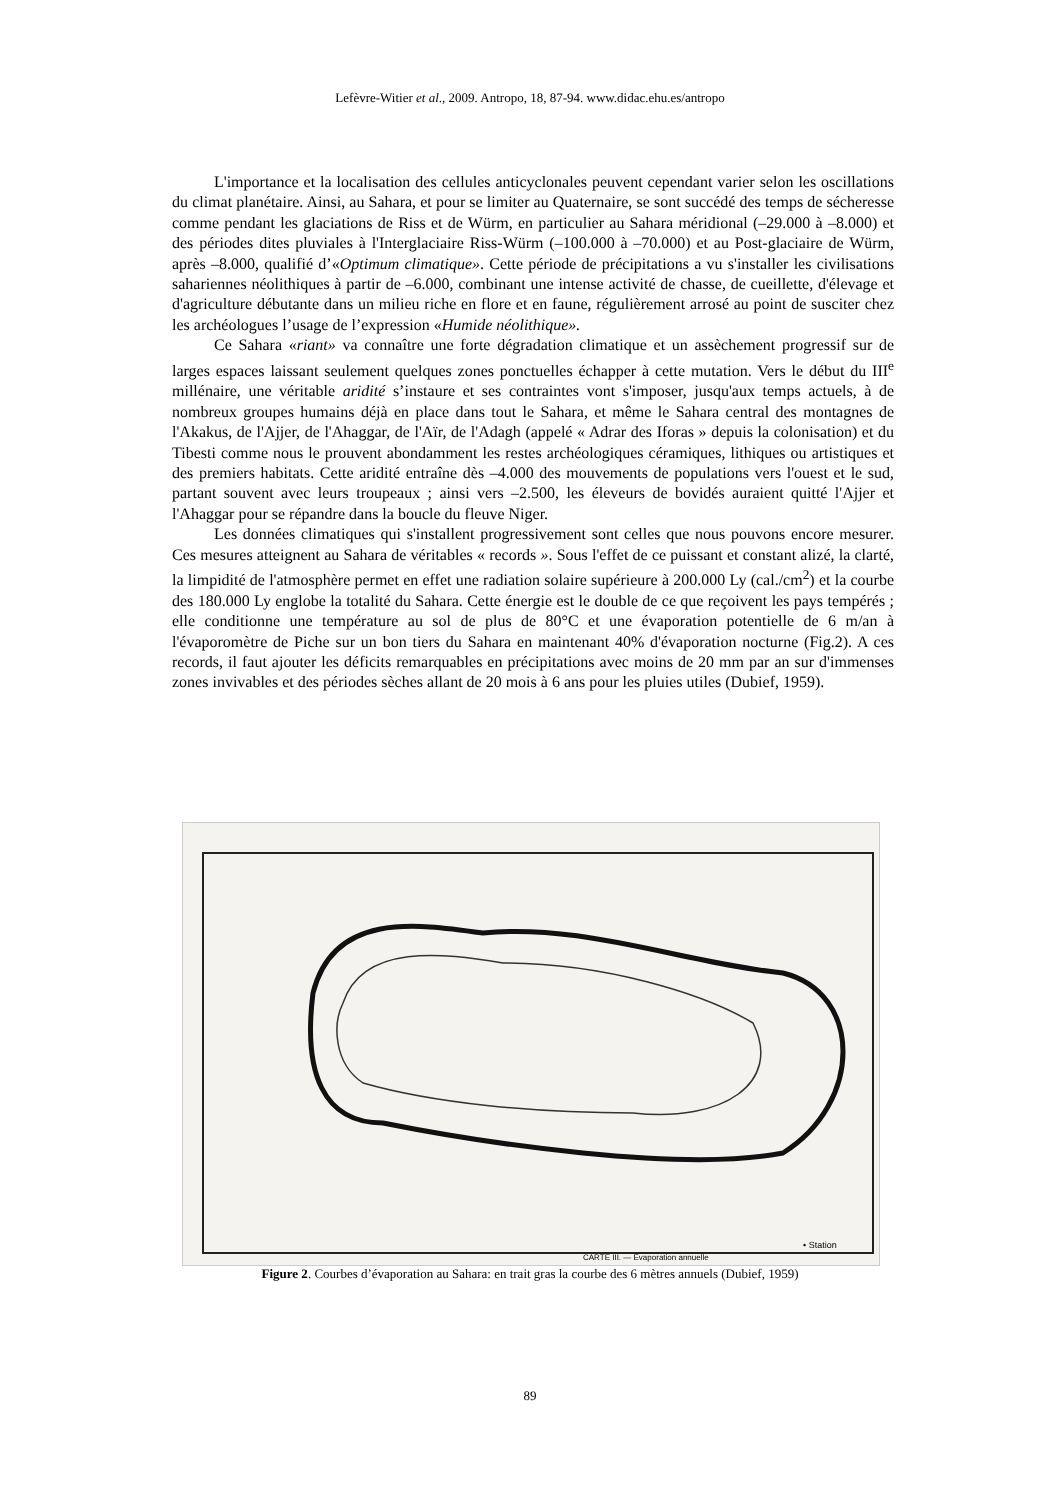Lefèvre-Witier et al., 2009. Antropo, 18, 87-94. www.didac.ehu.es/antropo
L'importance et la localisation des cellules anticyclonales peuvent cependant varier selon les oscillations du climat planétaire. Ainsi, au Sahara, et pour se limiter au Quaternaire, se sont succédé des temps de sécheresse comme pendant les glaciations de Riss et de Würm, en particulier au Sahara méridional (–29.000 à –8.000) et des périodes dites pluviales à l'Interglaciaire Riss-Würm (–100.000 à –70.000) et au Post-glaciaire de Würm, après –8.000, qualifié d’«Optimum climatique». Cette période de précipitations a vu s'installer les civilisations sahariennes néolithiques à partir de –6.000, combinant une intense activité de chasse, de cueillette, d'élevage et d'agriculture débutante dans un milieu riche en flore et en faune, régulièrement arrosé au point de susciter chez les archéologues l’usage de l’expression «Humide néolithique».
Ce Sahara «riant» va connaître une forte dégradation climatique et un assèchement progressif sur de larges espaces laissant seulement quelques zones ponctuelles échapper à cette mutation. Vers le début du III<sup>e</sup> millénaire, une véritable aridité s’instaure et ses contraintes vont s'imposer, jusqu'aux temps actuels, à de nombreux groupes humains déjà en place dans tout le Sahara, et même le Sahara central des montagnes de l'Akakus, de l'Ajjer, de l'Ahaggar, de l'Aïr, de l'Adagh (appelé « Adrar des Iforas » depuis la colonisation) et du Tibesti comme nous le prouvent abondamment les restes archéologiques céramiques, lithiques ou artistiques et des premiers habitats. Cette aridité entraîne dès –4.000 des mouvements de populations vers l'ouest et le sud, partant souvent avec leurs troupeaux ; ainsi vers –2.500, les éleveurs de bovidés auraient quitté l'Ajjer et l'Ahaggar pour se répandre dans la boucle du fleuve Niger.
Les données climatiques qui s'installent progressivement sont celles que nous pouvons encore mesurer. Ces mesures atteignent au Sahara de véritables « records ». Sous l'effet de ce puissant et constant alizé, la clarté, la limpidité de l'atmosphère permet en effet une radiation solaire supérieure à 200.000 Ly (cal./cm<sup>2</sup>) et la courbe des 180.000 Ly englobe la totalité du Sahara. Cette énergie est le double de ce que reçoivent les pays tempérés ; elle conditionne une température au sol de plus de 80°C et une évaporation potentielle de 6 m/an à l'évaporomètre de Piche sur un bon tiers du Sahara en maintenant 40% d'évaporation nocturne (Fig.2). A ces records, il faut ajouter les déficits remarquables en précipitations avec moins de 20 mm par an sur d'immenses zones invivables et des périodes sèches allant de 20 mois à 6 ans pour les pluies utiles (Dubief, 1959).
CARTE III. — Évaporation annuelle
• Station
Figure 2. Courbes d’évaporation au Sahara: en trait gras la courbe des 6 mètres annuels (Dubief, 1959)
89